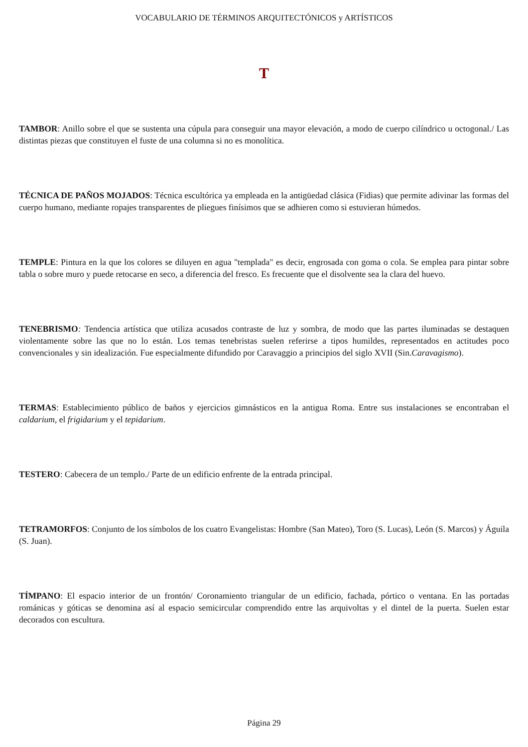VOCABULARIO DE TÉRMINOS ARQUITECTÓNICOS y ARTÍSTICOS
T
TAMBOR: Anillo sobre el que se sustenta una cúpula para conseguir una mayor elevación, a modo de cuerpo cilíndrico u octogonal./ Las distintas piezas que constituyen el fuste de una columna si no es monolítica.
TÉCNICA DE PAÑOS MOJADOS: Técnica escultórica ya empleada en la antigüedad clásica (Fidias) que permite adivinar las formas del cuerpo humano, mediante ropajes transparentes de pliegues finísimos que se adhieren como si estuvieran húmedos.
TEMPLE: Pintura en la que los colores se diluyen en agua "templada" es decir, engrosada con goma o cola. Se emplea para pintar sobre tabla o sobre muro y puede retocarse en seco, a diferencia del fresco. Es frecuente que el disolvente sea la clara del huevo.
TENEBRISMO: Tendencia artística que utiliza acusados contraste de luz y sombra, de modo que las partes iluminadas se destaquen violentamente sobre las que no lo están. Los temas tenebristas suelen referirse a tipos humildes, representados en actitudes poco convencionales y sin idealización. Fue especialmente difundido por Caravaggio a principios del siglo XVII (Sin.Caravagismo).
TERMAS: Establecimiento público de baños y ejercicios gimnásticos en la antigua Roma. Entre sus instalaciones se encontraban el caldarium, el frigidarium y el tepidarium.
TESTERO: Cabecera de un templo./ Parte de un edificio enfrente de la entrada principal.
TETRAMORFOS: Conjunto de los símbolos de los cuatro Evangelistas: Hombre (San Mateo), Toro (S. Lucas), León (S. Marcos) y Águila (S. Juan).
TÍMPANO: El espacio interior de un frontón/ Coronamiento triangular de un edificio, fachada, pórtico o ventana. En las portadas románicas y góticas se denomina así al espacio semicircular comprendido entre las arquivoltas y el dintel de la puerta. Suelen estar decorados con escultura.
Página 29